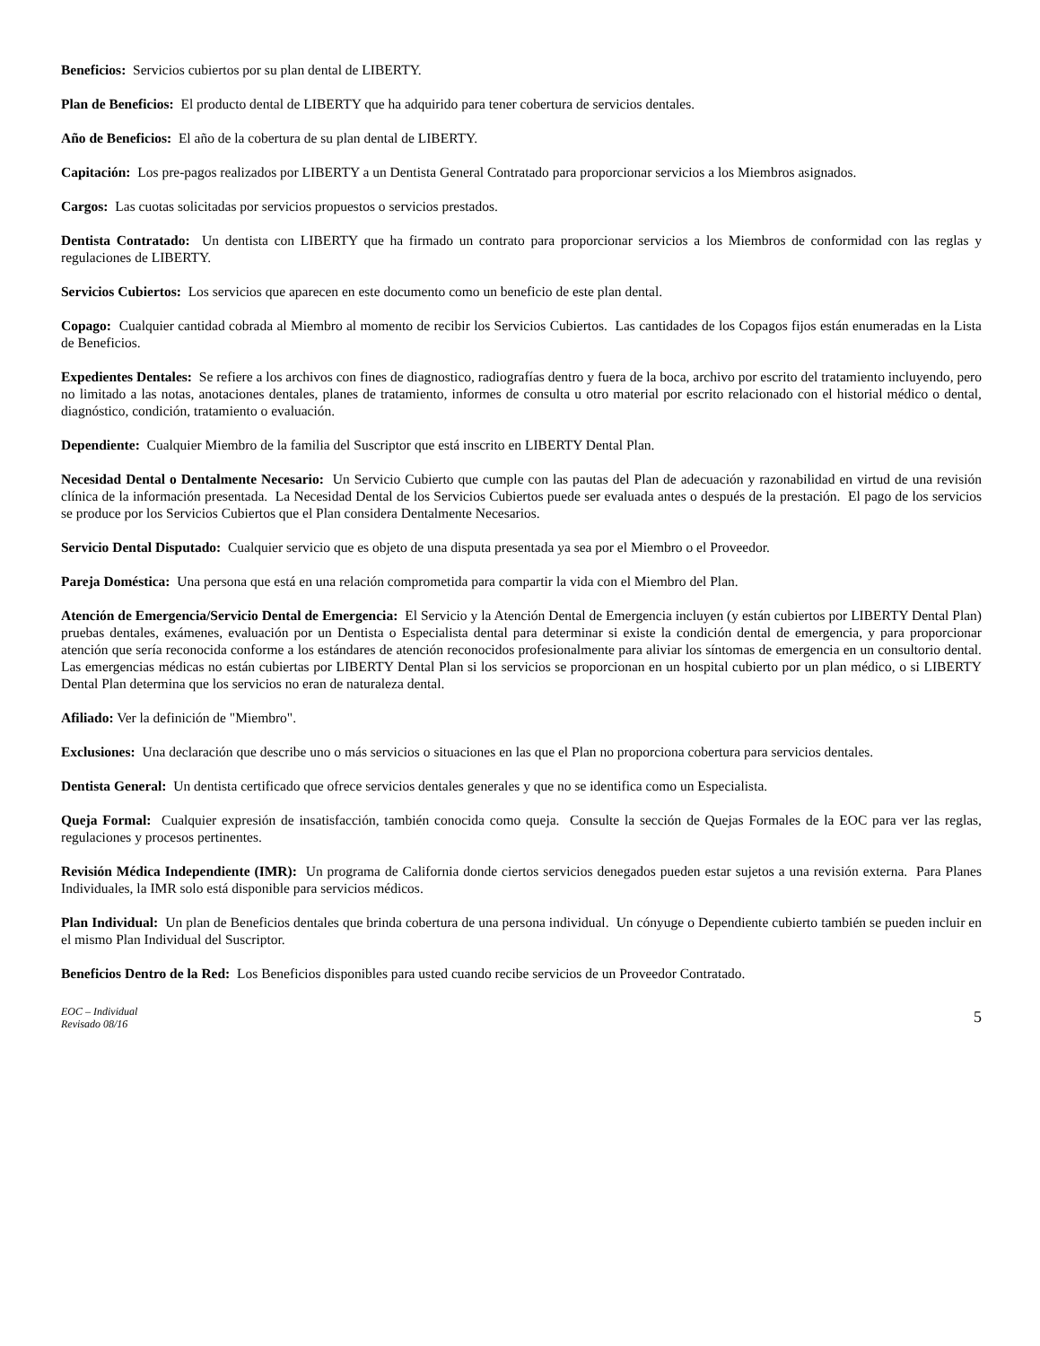Beneficios: Servicios cubiertos por su plan dental de LIBERTY.
Plan de Beneficios: El producto dental de LIBERTY que ha adquirido para tener cobertura de servicios dentales.
Año de Beneficios: El año de la cobertura de su plan dental de LIBERTY.
Capitación: Los pre-pagos realizados por LIBERTY a un Dentista General Contratado para proporcionar servicios a los Miembros asignados.
Cargos: Las cuotas solicitadas por servicios propuestos o servicios prestados.
Dentista Contratado: Un dentista con LIBERTY que ha firmado un contrato para proporcionar servicios a los Miembros de conformidad con las reglas y regulaciones de LIBERTY.
Servicios Cubiertos: Los servicios que aparecen en este documento como un beneficio de este plan dental.
Copago: Cualquier cantidad cobrada al Miembro al momento de recibir los Servicios Cubiertos. Las cantidades de los Copagos fijos están enumeradas en la Lista de Beneficios.
Expedientes Dentales: Se refiere a los archivos con fines de diagnostico, radiografías dentro y fuera de la boca, archivo por escrito del tratamiento incluyendo, pero no limitado a las notas, anotaciones dentales, planes de tratamiento, informes de consulta u otro material por escrito relacionado con el historial médico o dental, diagnóstico, condición, tratamiento o evaluación.
Dependiente: Cualquier Miembro de la familia del Suscriptor que está inscrito en LIBERTY Dental Plan.
Necesidad Dental o Dentalmente Necesario: Un Servicio Cubierto que cumple con las pautas del Plan de adecuación y razonabilidad en virtud de una revisión clínica de la información presentada. La Necesidad Dental de los Servicios Cubiertos puede ser evaluada antes o después de la prestación. El pago de los servicios se produce por los Servicios Cubiertos que el Plan considera Dentalmente Necesarios.
Servicio Dental Disputado: Cualquier servicio que es objeto de una disputa presentada ya sea por el Miembro o el Proveedor.
Pareja Doméstica: Una persona que está en una relación comprometida para compartir la vida con el Miembro del Plan.
Atención de Emergencia/Servicio Dental de Emergencia: El Servicio y la Atención Dental de Emergencia incluyen (y están cubiertos por LIBERTY Dental Plan) pruebas dentales, exámenes, evaluación por un Dentista o Especialista dental para determinar si existe la condición dental de emergencia, y para proporcionar atención que sería reconocida conforme a los estándares de atención reconocidos profesionalmente para aliviar los síntomas de emergencia en un consultorio dental. Las emergencias médicas no están cubiertas por LIBERTY Dental Plan si los servicios se proporcionan en un hospital cubierto por un plan médico, o si LIBERTY Dental Plan determina que los servicios no eran de naturaleza dental.
Afiliado: Ver la definición de "Miembro".
Exclusiones: Una declaración que describe uno o más servicios o situaciones en las que el Plan no proporciona cobertura para servicios dentales.
Dentista General: Un dentista certificado que ofrece servicios dentales generales y que no se identifica como un Especialista.
Queja Formal: Cualquier expresión de insatisfacción, también conocida como queja. Consulte la sección de Quejas Formales de la EOC para ver las reglas, regulaciones y procesos pertinentes.
Revisión Médica Independiente (IMR): Un programa de California donde ciertos servicios denegados pueden estar sujetos a una revisión externa. Para Planes Individuales, la IMR solo está disponible para servicios médicos.
Plan Individual: Un plan de Beneficios dentales que brinda cobertura de una persona individual. Un cónyuge o Dependiente cubierto también se pueden incluir en el mismo Plan Individual del Suscriptor.
Beneficios Dentro de la Red: Los Beneficios disponibles para usted cuando recibe servicios de un Proveedor Contratado.
EOC – Individual
Revisado 08/16
5